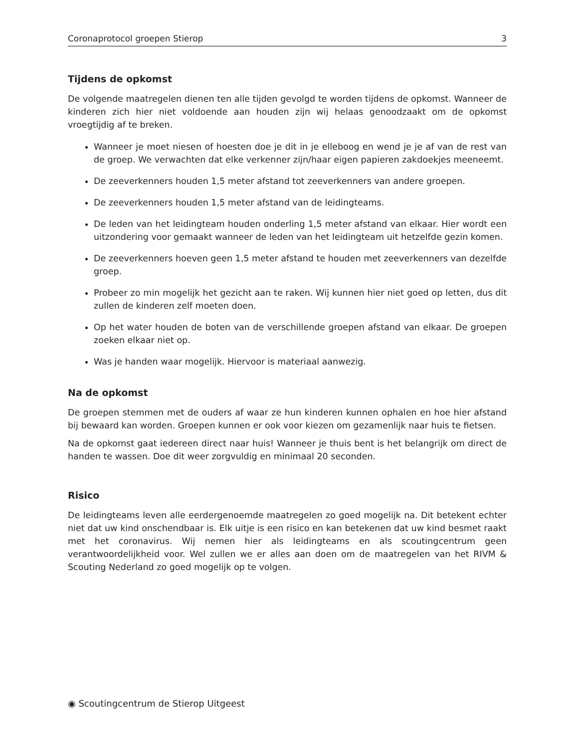Coronaprotocol groepen Stierop 3
Tijdens de opkomst
De volgende maatregelen dienen ten alle tijden gevolgd te worden tijdens de opkomst. Wanneer de kinderen zich hier niet voldoende aan houden zijn wij helaas genoodzaakt om de opkomst vroegtijdig af te breken.
Wanneer je moet niesen of hoesten doe je dit in je elleboog en wend je je af van de rest van de groep. We verwachten dat elke verkenner zijn/haar eigen papieren zakdoekjes meeneemt.
De zeeverkenners houden 1,5 meter afstand tot zeeverkenners van andere groepen.
De zeeverkenners houden 1,5 meter afstand van de leidingteams.
De leden van het leidingteam houden onderling 1,5 meter afstand van elkaar. Hier wordt een uitzondering voor gemaakt wanneer de leden van het leidingteam uit hetzelfde gezin komen.
De zeeverkenners hoeven geen 1,5 meter afstand te houden met zeeverkenners van dezelfde groep.
Probeer zo min mogelijk het gezicht aan te raken. Wij kunnen hier niet goed op letten, dus dit zullen de kinderen zelf moeten doen.
Op het water houden de boten van de verschillende groepen afstand van elkaar. De groepen zoeken elkaar niet op.
Was je handen waar mogelijk. Hiervoor is materiaal aanwezig.
Na de opkomst
De groepen stemmen met de ouders af waar ze hun kinderen kunnen ophalen en hoe hier afstand bij bewaard kan worden. Groepen kunnen er ook voor kiezen om gezamenlijk naar huis te fietsen.
Na de opkomst gaat iedereen direct naar huis! Wanneer je thuis bent is het belangrijk om direct de handen te wassen. Doe dit weer zorgvuldig en minimaal 20 seconden.
Risico
De leidingteams leven alle eerdergenoemde maatregelen zo goed mogelijk na. Dit betekent echter niet dat uw kind onschendbaar is. Elk uitje is een risico en kan betekenen dat uw kind besmet raakt met het coronavirus. Wij nemen hier als leidingteams en als scoutingcentrum geen verantwoordelijkheid voor. Wel zullen we er alles aan doen om de maatregelen van het RIVM & Scouting Nederland zo goed mogelijk op te volgen.
◉ Scoutingcentrum de Stierop Uitgeest